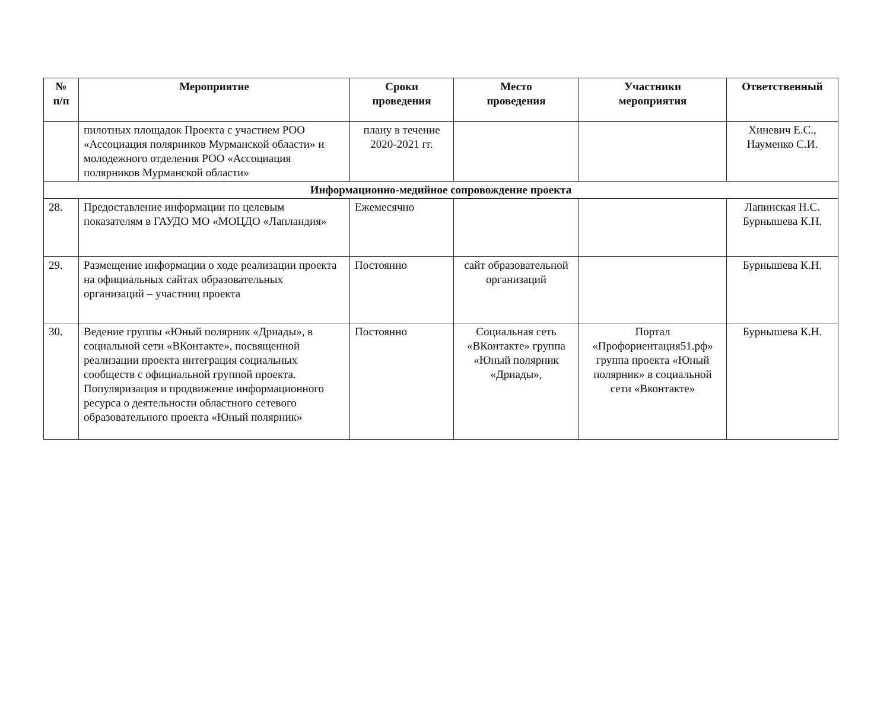| № п/п | Мероприятие | Сроки проведения | Место проведения | Участники мероприятия | Ответственный |
| --- | --- | --- | --- | --- | --- |
| | пилотных площадок Проекта с участием РОО «Ассоциация полярников Мурманской области» и молодежного отделения РОО «Ассоциация полярников Мурманской области» | плану в течение 2020-2021 гг. | | | Хиневич Е.С., Науменко С.И. |
| Информационно-медийное сопровождение проекта | | | | | |
| 28. | Предоставление информации по целевым показателям в ГАУДО МО «МОЦДО «Лапландия» | Ежемесячно | | | Лапинская Н.С. Бурнышева К.Н. |
| 29. | Размещение информации о ходе реализации проекта на официальных сайтах образовательных организаций – участниц проекта | Постоянно | сайт образовательной организаций | | Бурнышева К.Н. |
| 30. | Ведение группы «Юный полярник «Дриады», в социальной сети «ВКонтакте», посвященной реализации проекта интеграция социальных сообществ с официальной группой проекта. Популяризация и продвижение информационного ресурса о деятельности областного сетевого образовательного проекта «Юный полярник» | Постоянно | Социальная сеть «ВКонтакте» группа «Юный полярник «Дриады», | Портал «Профориентация51.рф» группа проекта «Юный полярник» в социальной сети «Вконтакте» | Бурнышева К.Н. |